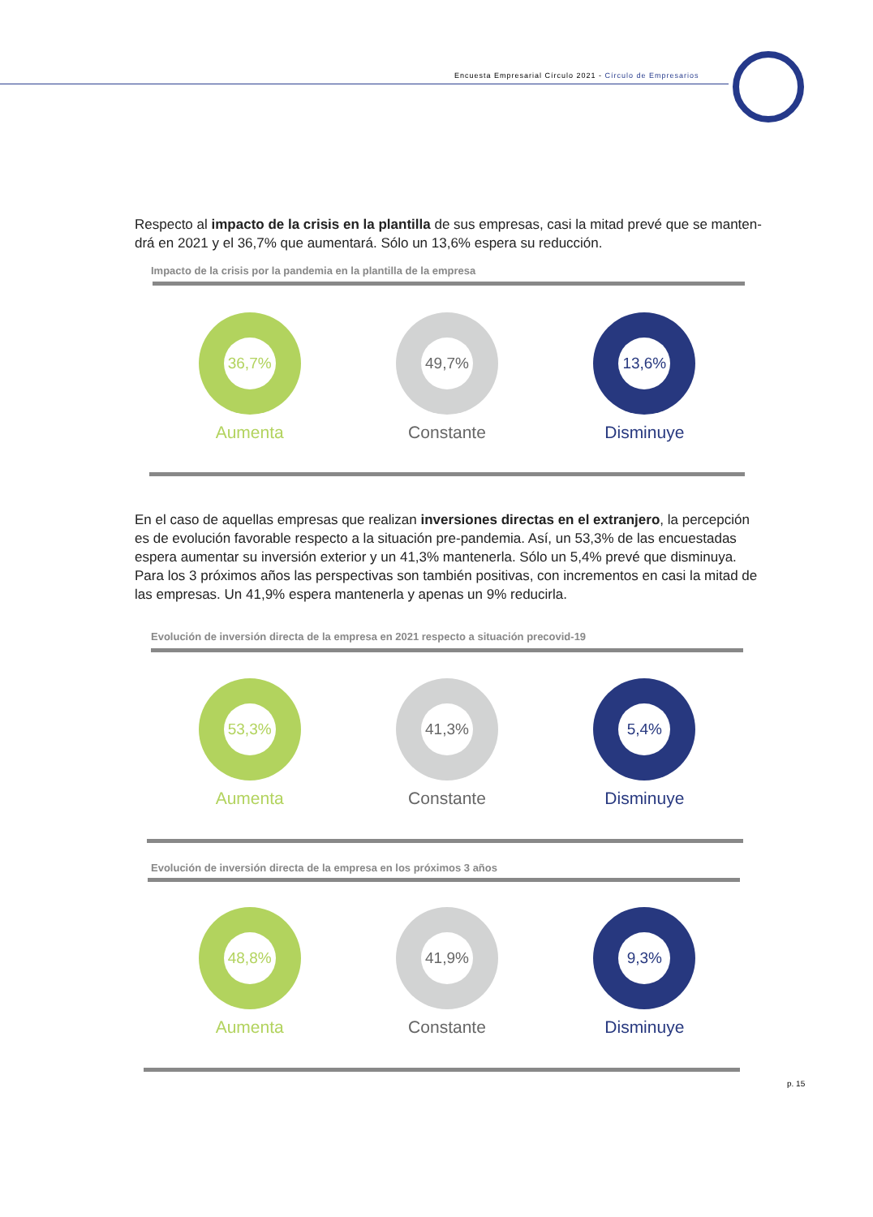Encuesta Empresarial Círculo 2021 - Círculo de Empresarios
Respecto al impacto de la crisis en la plantilla de sus empresas, casi la mitad prevé que se manten-drá en 2021 y el 36,7% que aumentará. Sólo un 13,6% espera su reducción.
Impacto de la crisis por la pandemia en la plantilla de la empresa
36,7%
Aumenta
49,7%
Constante
13,6%
Disminuye
En el caso de aquellas empresas que realizan inversiones directas en el extranjero, la percepción es de evolución favorable respecto a la situación pre-pandemia. Así, un 53,3% de las encuestadas espera aumentar su inversión exterior y un 41,3% mantenerla. Sólo un 5,4% prevé que disminuya. Para los 3 próximos años las perspectivas son también positivas, con incrementos en casi la mitad de las empresas. Un 41,9% espera mantenerla y apenas un 9% reducirla.
Evolución de inversión directa de la empresa en 2021 respecto a situación precovid-19
53,3%
Aumenta
41,3%
Constante
5,4%
Disminuye
Evolución de inversión directa de la empresa en los próximos 3 años
48,8%
Aumenta
41,9%
Constante
9,3%
Disminuye
p. 15